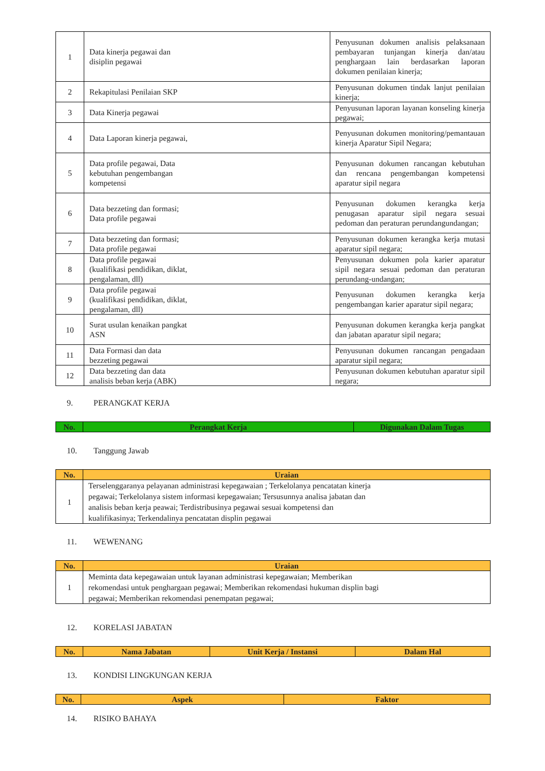| 1 | Data kinerja pegawai dan disiplin pegawai | Penyusunan dokumen analisis pelaksanaan pembayaran tunjangan kinerja dan/atau penghargaan lain berdasarkan laporan dokumen penilaian kinerja; |
| 2 | Rekapitulasi Penilaian SKP | Penyusunan dokumen tindak lanjut penilaian kinerja; |
| 3 | Data Kinerja pegawai | Penyusunan laporan layanan konseling kinerja pegawai; |
| 4 | Data Laporan kinerja pegawai, | Penyusunan dokumen monitoring/pemantauan kinerja Aparatur Sipil Negara; |
| 5 | Data profile pegawai, Data kebutuhan pengembangan kompetensi | Penyusunan dokumen rancangan kebutuhan dan rencana pengembangan kompetensi aparatur sipil negara |
| 6 | Data bezzeting dan formasi; Data profile pegawai | Penyusunan dokumen kerangka kerja penugasan aparatur sipil negara sesuai pedoman dan peraturan perundangundangan; |
| 7 | Data bezzeting dan formasi; Data profile pegawai | Penyusunan dokumen kerangka kerja mutasi aparatur sipil negara; |
| 8 | Data profile pegawai (kualifikasi pendidikan, diklat, pengalaman, dll) | Penyusunan dokumen pola karier aparatur sipil negara sesuai pedoman dan peraturan perundang-undangan; |
| 9 | Data profile pegawai (kualifikasi pendidikan, diklat, pengalaman, dll) | Penyusunan dokumen kerangka kerja pengembangan karier aparatur sipil negara; |
| 10 | Surat usulan kenaikan pangkat ASN | Penyusunan dokumen kerangka kerja pangkat dan jabatan aparatur sipil negara; |
| 11 | Data Formasi dan data bezzeting pegawai | Penyusunan dokumen rancangan pengadaan aparatur sipil negara; |
| 12 | Data bezzeting dan data analisis beban kerja (ABK) | Penyusunan dokumen kebutuhan aparatur sipil negara; |
9. PERANGKAT KERJA
| No. | Perangkat Kerja | Digunakan Dalam Tugas |
| --- | --- | --- |
10. Tanggung Jawab
| No. | Uraian |
| --- | --- |
| 1 | Terselenggaranya pelayanan administrasi kepegawaian ; Terkelolanya pencatatan kinerja pegawai; Terkelolanya sistem informasi kepegawaian; Tersusunnya analisa jabatan dan analisis beban kerja peawai; Terdistribusinya pegawai sesuai kompetensi dan kualifikasinya; Terkendalinya pencatatan displin pegawai |
11. WEWENANG
| No. | Uraian |
| --- | --- |
| 1 | Meminta data kepegawaian untuk layanan administrasi kepegawaian; Memberikan rekomendasi untuk penghargaan pegawai; Memberikan rekomendasi hukuman displin bagi pegawai; Memberikan rekomendasi penempatan pegawai; |
12. KORELASI JABATAN
| No. | Nama Jabatan | Unit Kerja / Instansi | Dalam Hal |
| --- | --- | --- | --- |
13. KONDISI LINGKUNGAN KERJA
| No. | Aspek | Faktor |
| --- | --- | --- |
14. RISIKO BAHAYA